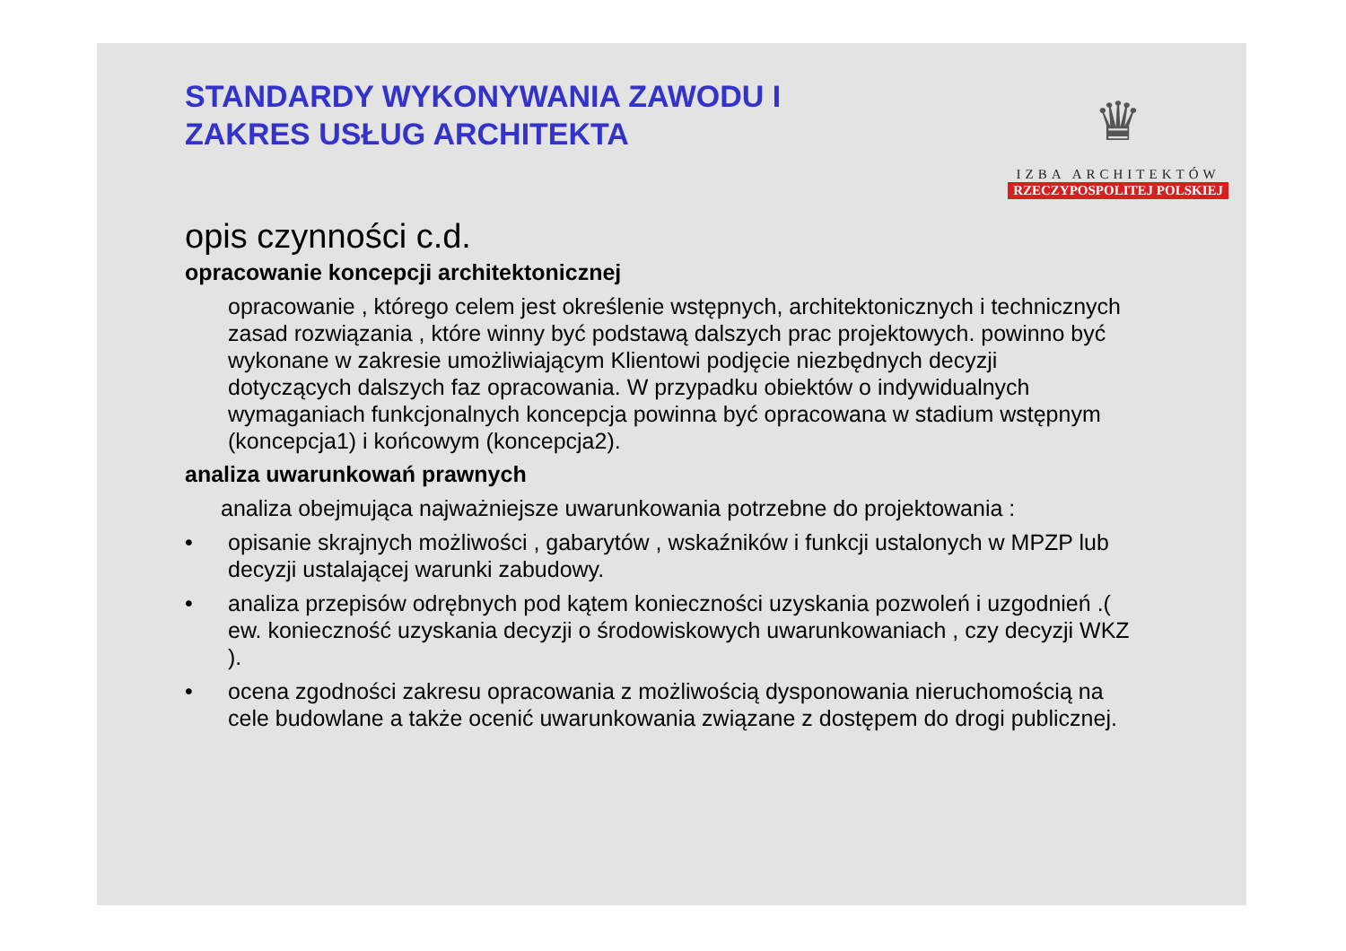STANDARDY WYKONYWANIA ZAWODU I
ZAKRES USŁUG ARCHITEKTA
♛
IZBA ARCHITEKTÓW
RZECZYPOSPOLITEJ POLSKIEJ
opis czynności c.d.
opracowanie koncepcji architektonicznej
opracowanie , którego celem jest określenie wstępnych, architektonicznych i technicznych zasad rozwiązania , które winny być podstawą dalszych prac projektowych. powinno być wykonane w zakresie umożliwiającym Klientowi podjęcie niezbędnych decyzji dotyczących dalszych faz opracowania. W przypadku obiektów o indywidualnych wymaganiach funkcjonalnych koncepcja powinna być opracowana w stadium wstępnym (koncepcja1) i końcowym (koncepcja2).
analiza uwarunkowań prawnych
analiza obejmująca najważniejsze uwarunkowania potrzebne do projektowania :
• opisanie skrajnych możliwości , gabarytów , wskaźników i funkcji ustalonych w MPZP lub decyzji ustalającej warunki zabudowy.
• analiza przepisów odrębnych pod kątem konieczności uzyskania pozwoleń i uzgodnień .( ew. konieczność uzyskania decyzji o środowiskowych uwarunkowaniach , czy decyzji WKZ ).
• ocena zgodności zakresu opracowania z możliwością dysponowania nieruchomością na cele budowlane a także ocenić uwarunkowania związane z dostępem do drogi publicznej.